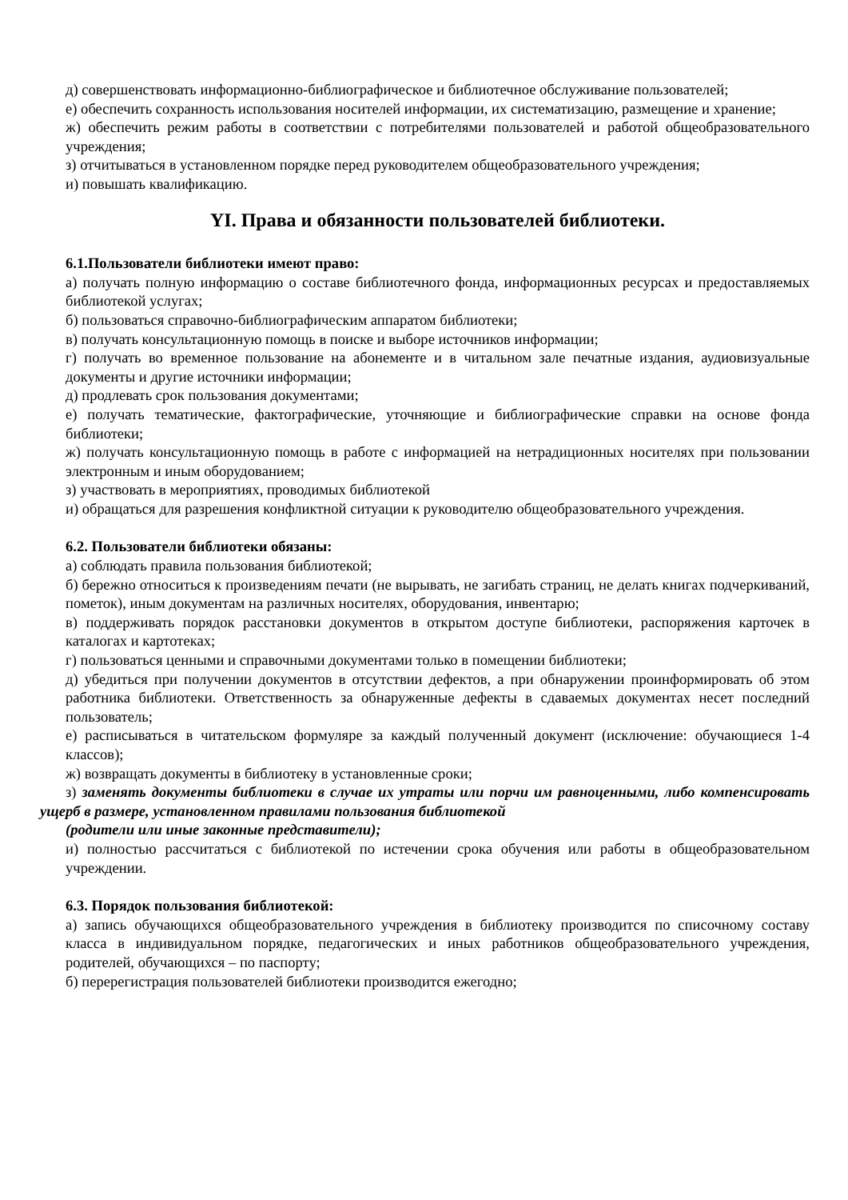д) совершенствовать информационно-библиографическое и библиотечное обслуживание пользователей;
е) обеспечить сохранность использования носителей информации, их систематизацию, размещение и хранение;
ж) обеспечить режим работы в соответствии с потребителями пользователей и работой общеобразовательного учреждения;
з) отчитываться в установленном порядке перед руководителем общеобразовательного учреждения;
и) повышать квалификацию.
YI. Права и обязанности пользователей библиотеки.
6.1.Пользователи библиотеки имеют право:
а) получать полную информацию о составе библиотечного фонда, информационных ресурсах и предоставляемых библиотекой услугах;
б) пользоваться справочно-библиографическим аппаратом библиотеки;
в) получать консультационную помощь в поиске и выборе источников информации;
г) получать во временное пользование на абонементе и в читальном зале печатные издания, аудиовизуальные документы и другие источники информации;
д) продлевать срок пользования документами;
е) получать тематические, фактографические, уточняющие и библиографические справки на основе фонда библиотеки;
ж) получать консультационную помощь в работе с информацией на нетрадиционных носителях при пользовании электронным и иным оборудованием;
з) участвовать в мероприятиях, проводимых библиотекой
и) обращаться для разрешения конфликтной ситуации к руководителю общеобразовательного учреждения.
6.2. Пользователи библиотеки обязаны:
а) соблюдать правила пользования библиотекой;
б) бережно относиться к произведениям печати (не вырывать, не загибать страниц, не делать книгах подчеркиваний, пометок), иным документам на различных носителях, оборудования, инвентарю;
в) поддерживать порядок расстановки документов в открытом доступе библиотеки, распоряжения карточек в каталогах и картотеках;
г) пользоваться ценными и справочными документами только в помещении библиотеки;
д) убедиться при получении документов в отсутствии дефектов, а при обнаружении проинформировать об этом работника библиотеки. Ответственность за обнаруженные дефекты в сдаваемых документах несет последний пользователь;
е) расписываться в читательском формуляре за каждый полученный документ (исключение: обучающиеся 1-4 классов);
ж) возвращать документы в библиотеку в установленные сроки;
з) заменять документы библиотеки в случае их утраты или порчи им равноценными, либо компенсировать ущерб в размере, установленном правилами пользования библиотекой
(родители или иные законные представители);
и) полностью рассчитаться с библиотекой по истечении срока обучения или работы в общеобразовательном учреждении.
6.3. Порядок пользования библиотекой:
а) запись обучающихся общеобразовательного учреждения в библиотеку производится по списочному составу класса в индивидуальном порядке, педагогических и иных работников общеобразовательного учреждения, родителей, обучающихся – по паспорту;
б) перерегистрация пользователей библиотеки производится ежегодно;